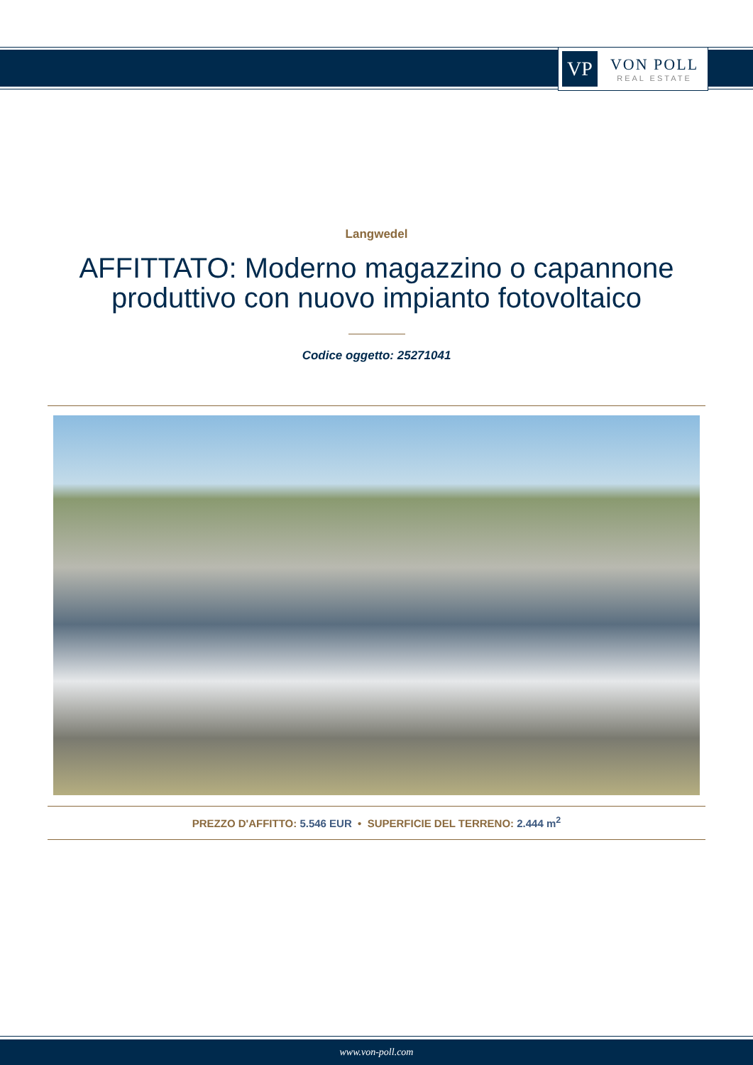VP
VON POLL
REAL ESTATE
Langwedel
AFFITTATO: Moderno magazzino o capannone produttivo con nuovo impianto fotovoltaico
Codice oggetto: 25271041
PREZZO D'AFFITTO: 5.546 EUR • SUPERFICIE DEL TERRENO: 2.444 m<sup>2</sup>
www.von-poll.com